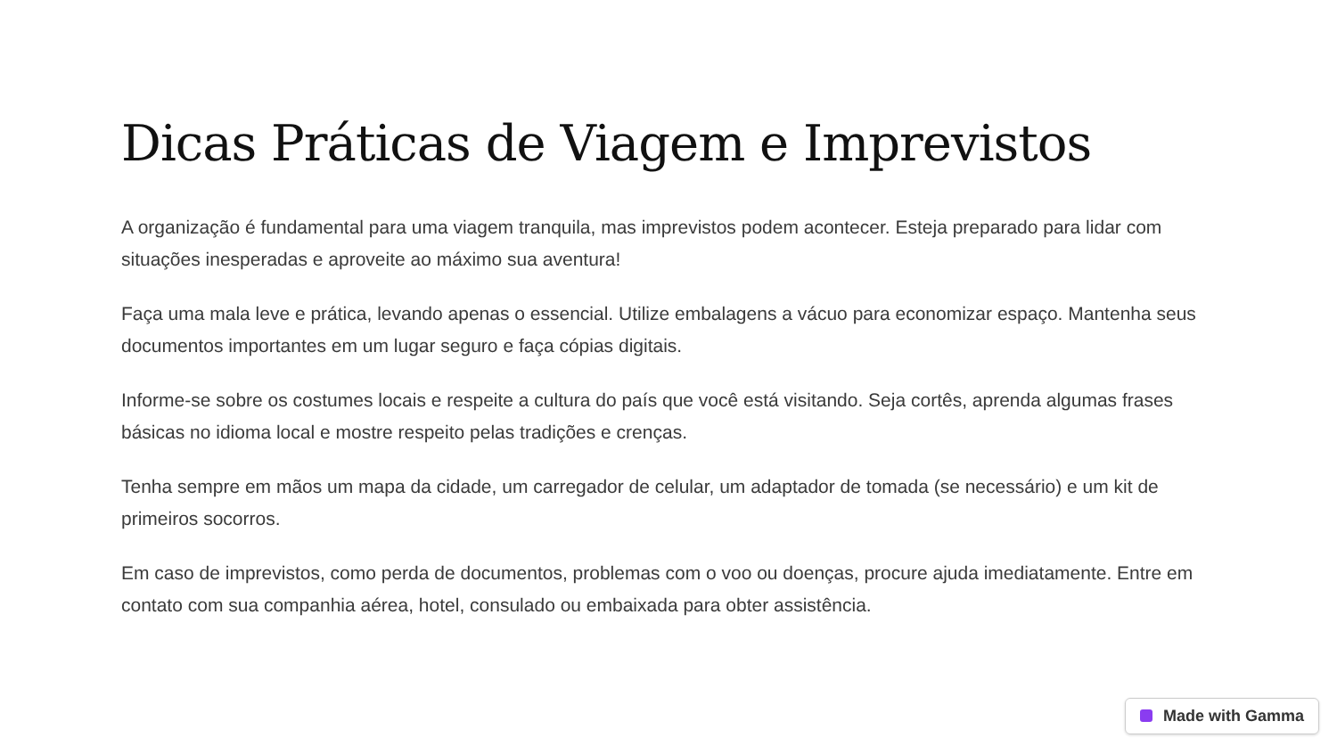Dicas Práticas de Viagem e Imprevistos
A organização é fundamental para uma viagem tranquila, mas imprevistos podem acontecer. Esteja preparado para lidar com situações inesperadas e aproveite ao máximo sua aventura!
Faça uma mala leve e prática, levando apenas o essencial. Utilize embalagens a vácuo para economizar espaço. Mantenha seus documentos importantes em um lugar seguro e faça cópias digitais.
Informe-se sobre os costumes locais e respeite a cultura do país que você está visitando. Seja cortês, aprenda algumas frases básicas no idioma local e mostre respeito pelas tradições e crenças.
Tenha sempre em mãos um mapa da cidade, um carregador de celular, um adaptador de tomada (se necessário) e um kit de primeiros socorros.
Em caso de imprevistos, como perda de documentos, problemas com o voo ou doenças, procure ajuda imediatamente. Entre em contato com sua companhia aérea, hotel, consulado ou embaixada para obter assistência.
Made with Gamma